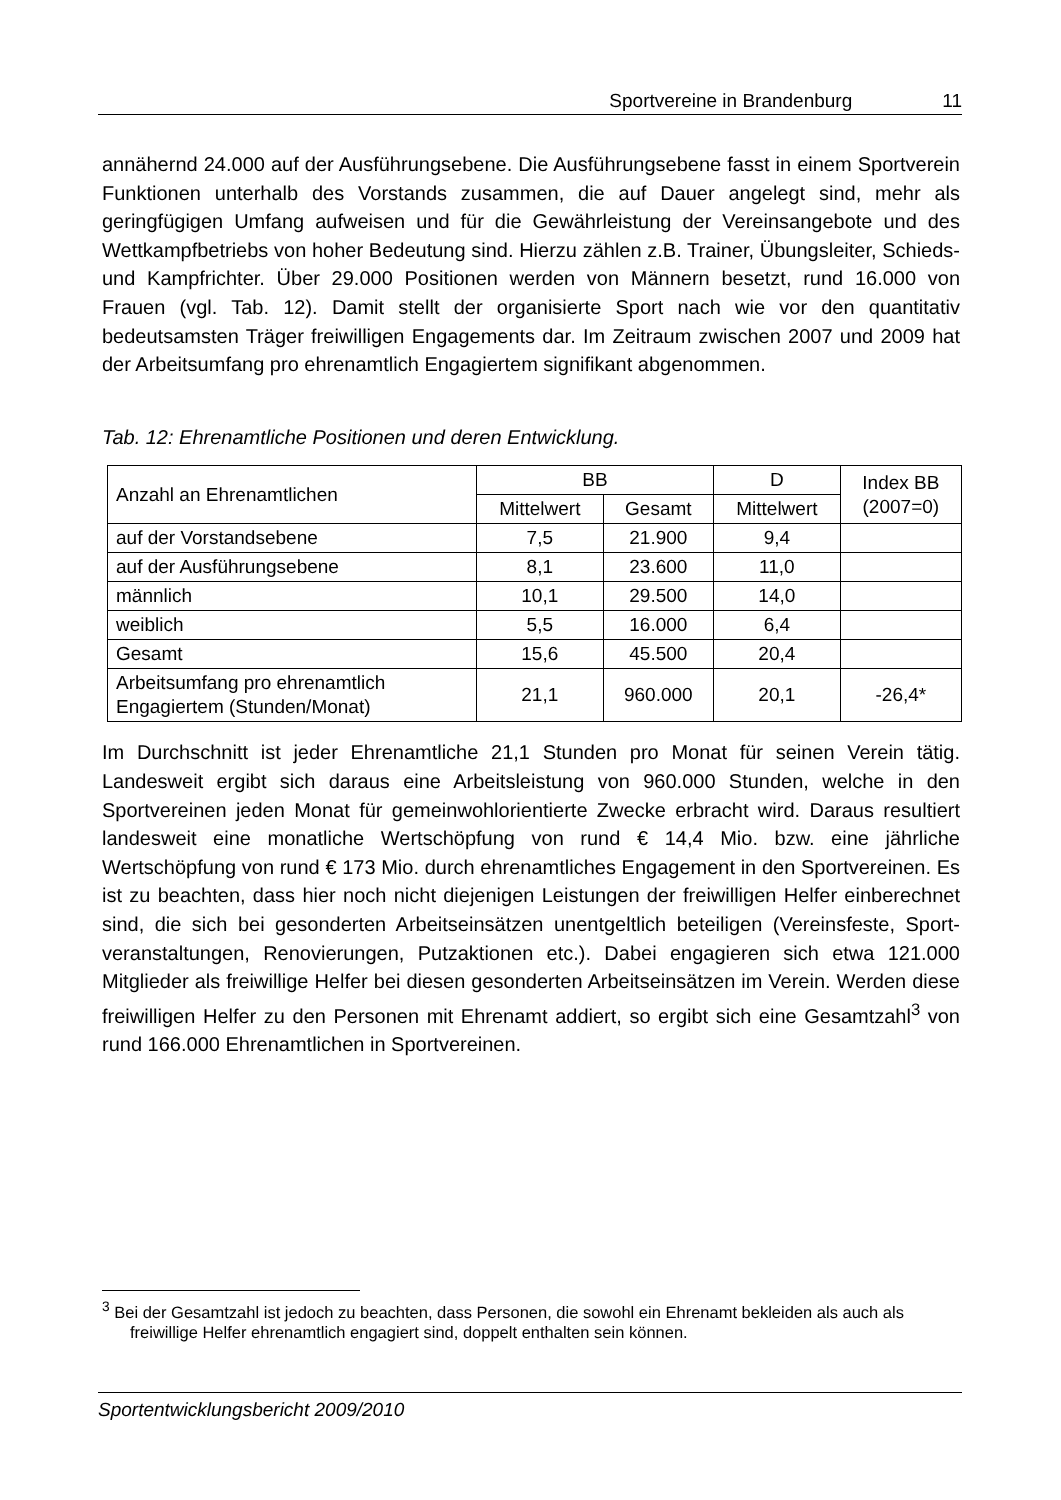Sportvereine in Brandenburg 11
annähernd 24.000 auf der Ausführungsebene. Die Ausführungsebene fasst in einem Sportverein Funktionen unterhalb des Vorstands zusammen, die auf Dauer angelegt sind, mehr als geringfügigen Umfang aufweisen und für die Gewährleistung der Vereinsangebote und des Wettkampfbetriebs von hoher Bedeutung sind. Hierzu zählen z.B. Trainer, Übungsleiter, Schieds- und Kampfrichter. Über 29.000 Positionen werden von Männern besetzt, rund 16.000 von Frauen (vgl. Tab. 12). Damit stellt der organisierte Sport nach wie vor den quantitativ bedeutsamsten Träger freiwilligen Engagements dar. Im Zeitraum zwischen 2007 und 2009 hat der Arbeitsumfang pro ehrenamtlich Engagiertem signifikant abgenommen.
Tab. 12: Ehrenamtliche Positionen und deren Entwicklung.
| Anzahl an Ehrenamtlichen | BB | | D | Index BB (2007=0) |
| --- | --- | --- | --- | --- |
| | Mittelwert | Gesamt | Mittelwert | |
| auf der Vorstandsebene | 7,5 | 21.900 | 9,4 | |
| auf der Ausführungsebene | 8,1 | 23.600 | 11,0 | |
| männlich | 10,1 | 29.500 | 14,0 | |
| weiblich | 5,5 | 16.000 | 6,4 | |
| Gesamt | 15,6 | 45.500 | 20,4 | |
| Arbeitsumfang pro ehrenamtlich Engagiertem (Stunden/Monat) | 21,1 | 960.000 | 20,1 | -26,4* |
Im Durchschnitt ist jeder Ehrenamtliche 21,1 Stunden pro Monat für seinen Verein tätig. Landesweit ergibt sich daraus eine Arbeitsleistung von 960.000 Stunden, welche in den Sportvereinen jeden Monat für gemeinwohlorientierte Zwecke erbracht wird. Daraus resultiert landesweit eine monatliche Wertschöpfung von rund € 14,4 Mio. bzw. eine jährliche Wertschöpfung von rund € 173 Mio. durch ehrenamtliches Engagement in den Sportvereinen. Es ist zu beachten, dass hier noch nicht diejenigen Leistungen der freiwilligen Helfer einberechnet sind, die sich bei gesonderten Arbeitseinsätzen unentgeltlich beteiligen (Vereinsfeste, Sport­veranstaltungen, Renovierungen, Putzaktionen etc.). Dabei engagieren sich etwa 121.000 Mitglieder als freiwillige Helfer bei diesen gesonderten Arbeitseinsätzen im Verein. Werden diese freiwilligen Helfer zu den Personen mit Ehrenamt addiert, so ergibt sich eine Gesamtzahl<sup>3</sup> von rund 166.000 Ehrenamtlichen in Sportvereinen.
<sup>3</sup> Bei der Gesamtzahl ist jedoch zu beachten, dass Personen, die sowohl ein Ehrenamt bekleiden als auch als freiwillige Helfer ehrenamtlich engagiert sind, doppelt enthalten sein können.
Sportentwicklungsbericht 2009/2010